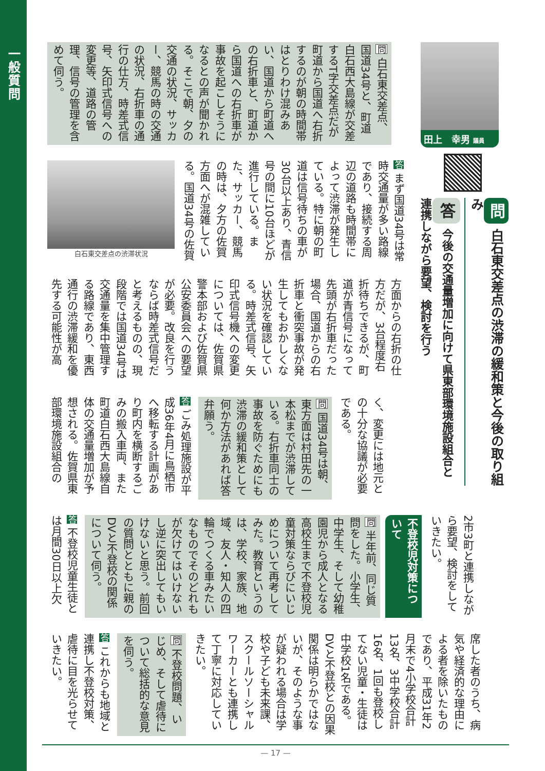一般質問
田上　幸男 議員
問白石東交差点の渋滞の緩和策と今後の取り組み
答今後の交通量増加に向けて県東部環境施設組合と連携しながら要望、検討を行う
問 白石東交差点、国道34号と、町道白石西大島線が交差するT字交差点だが町道から国道へ右折するのが朝の時間帯はとりわけ混みあい、国道から町道への右折車と、町道から国道への右折車が事故を起こしそうになるとの声が聞かれる。そこで朝、夕の交通の状況、サッカー、競馬の時の交通の状況、右折車の通行の仕方、時差式信号、矢印式信号への変更等、道路の管理、信号の管理を含めて伺う。
答 まず国道34号は常時交通量が多い路線であり、接続する周辺の道路も時間帯によって渋滞が発生している。特に朝の町道は信号待ちの車が30台以上あり、青信号の間に10台ほどが進行している。また、サッカー、競馬の時は、夕方の佐賀方面へが混雑している。国道34号の佐賀
白石東交差点の渋滞状況
方面からの右折の仕方だが、3台程度右折待ちできるが、町道が青信号になって先頭が右折車だった場合、国道からの右折車と衝突事故が発生してもおかしくない状況を確認している。時差式信号、矢印式信号機への変更については、佐賀県警本部および佐賀県公安委員会への要望が必要。改良を行うならば時差式信号だと考えるものの、現段階では国道34号は交通量を集中管理する路線であり、東西通行の渋滞緩和を優先する可能性が高
く、変更には地元との十分な協議が必要である。
問 国道34号は朝、東方面は村田先の一本松までが渋滞している。右折車同士の事故を防ぐためにも渋滞の緩和策として何か方法があれば答弁願う。
答 ごみ処理施設が平成36年4月に鳥栖市へ移転する計画があり町内を横断するごみの搬入車両、また町道白石西大島線自体の交通量増加が予想される。佐賀県東部環境施設組合の
2市3町と連携しながら要望、検討をしていきたい。
不登校児対策について
問 半年前、同じ質問をした。小学生、中学生、そして幼稚園児から成人となる高校生まで不登校児童対策ならびにいじめについて再考してみた。教育というのは、学校、家族、地域、友人・知人の四輪でつくる車みたいなものでそのどれもが欠けてはいけないし逆に突出してもいけないと思う。前回の質問とともに親のDVと不登校の関係について伺う。
答 不登校児童生徒とは月間30日以上欠
席した者のうち、病気や経済的な理由による者を除いたものであり、平成31年2月末で4小学校合計13名、3中学校合計16名、1回も登校してない児童・生徒は中学校1名である。DVと不登校との因果関係は明らかではないが、そのような事が疑われる場合は学校や子ども未来課、スクールソーシャルワーカーとも連携して丁寧に対応していきたい。
問 不登校問題、いじめ、そして虐待について総括的な意見を伺う。
答 これからも地域と連携し不登校対策、虐待に目を光らせていきたい。
— 17 —